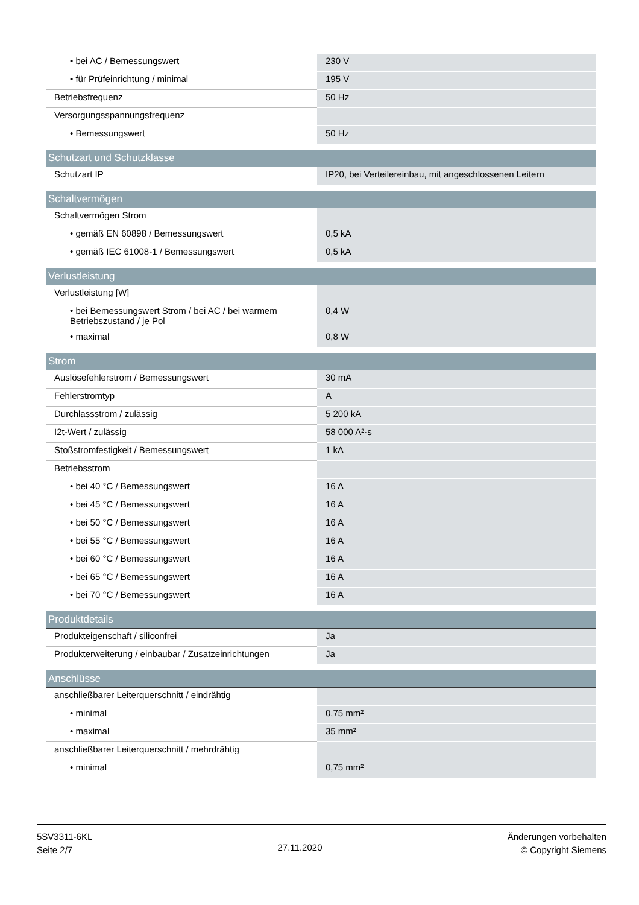| • bei AC / Bemessungswert | 230 V |
| • für Prüfeinrichtung / minimal | 195 V |
| Betriebsfrequenz | 50 Hz |
| Versorgungsspannungsfrequenz | |
| • Bemessungswert | 50 Hz |
| Schutzart und Schutzklasse | |
| Schutzart IP | IP20, bei Verteilereinbau, mit angeschlossenen Leitern |
| Schaltvermögen | |
| Schaltvermögen Strom | |
| • gemäß EN 60898 / Bemessungswert | 0,5 kA |
| • gemäß IEC 61008-1 / Bemessungswert | 0,5 kA |
| Verlustleistung | |
| Verlustleistung [W] | |
| • bei Bemessungswert Strom / bei AC / bei warmem Betriebszustand / je Pol | 0,4 W |
| • maximal | 0,8 W |
| Strom | |
| Auslösefehlerstrom / Bemessungswert | 30 mA |
| Fehlerstromtyp | A |
| Durchlassstrom / zulässig | 5 200 kA |
| I2t-Wert / zulässig | 58 000 A²·s |
| Stoßstromfestigkeit / Bemessungswert | 1 kA |
| Betriebsstrom | |
| • bei 40 °C / Bemessungswert | 16 A |
| • bei 45 °C / Bemessungswert | 16 A |
| • bei 50 °C / Bemessungswert | 16 A |
| • bei 55 °C / Bemessungswert | 16 A |
| • bei 60 °C / Bemessungswert | 16 A |
| • bei 65 °C / Bemessungswert | 16 A |
| • bei 70 °C / Bemessungswert | 16 A |
| Produktdetails | |
| Produkteigenschaft / siliconfrei | Ja |
| Produkterweiterung / einbaubar / Zusatzeinrichtungen | Ja |
| Anschlüsse | |
| anschließbarer Leiterquerschnitt / eindrähtig | |
| • minimal | 0,75 mm² |
| • maximal | 35 mm² |
| anschließbarer Leiterquerschnitt / mehrdrähtig | |
| • minimal | 0,75 mm² |
5SV3311-6KL
Seite 2/7
27.11.2020
Änderungen vorbehalten
© Copyright Siemens